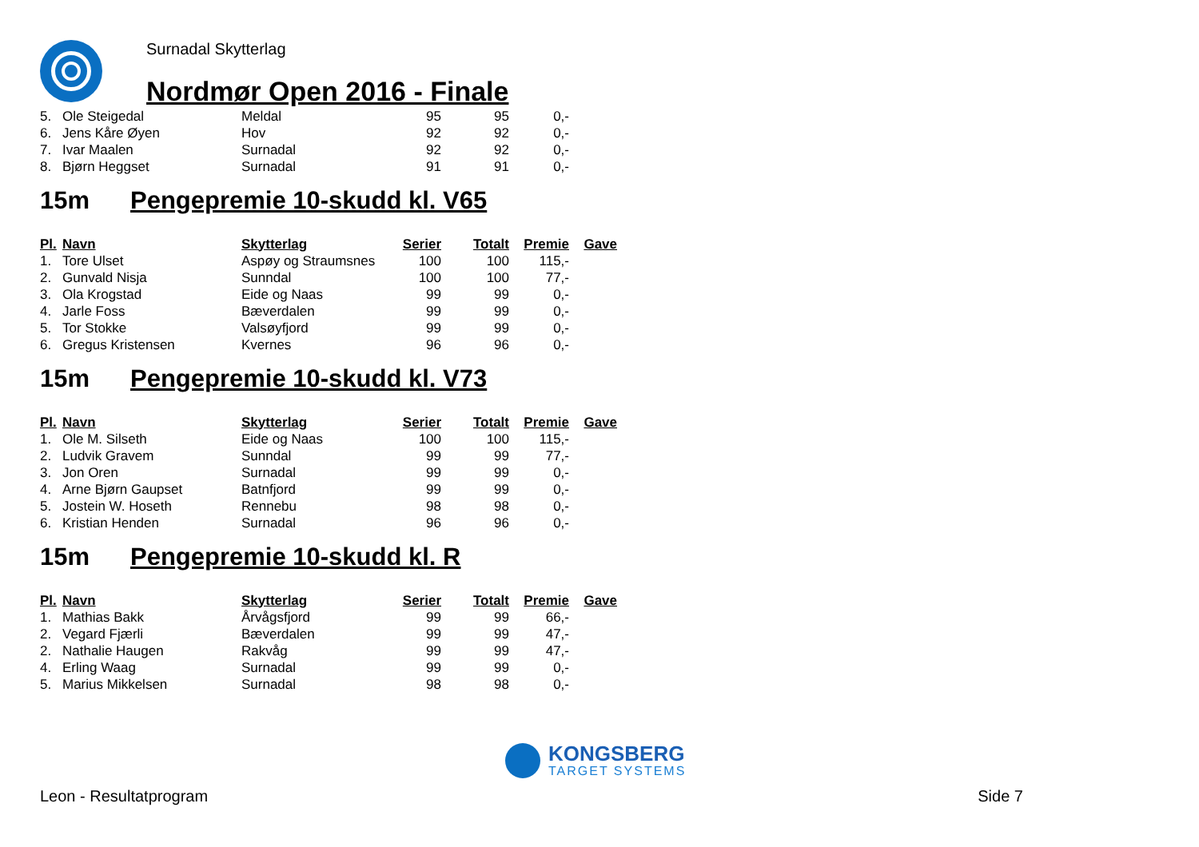Surnadal Skytterlag
Nordmør Open 2016 - Finale
| 5. | Ole Steigedal | Meldal | 95 | 95 | 0,- |
| 6. | Jens Kåre Øyen | Hov | 92 | 92 | 0,- |
| 7. | Ivar Maalen | Surnadal | 92 | 92 | 0,- |
| 8. | Bjørn Heggset | Surnadal | 91 | 91 | 0,- |
15m Pengepremie 10-skudd kl. V65
| Pl. | Navn | Skytterlag | Serier | Totalt | Premie | Gave |
| --- | --- | --- | --- | --- | --- | --- |
| 1. | Tore Ulset | Aspøy og Straumsnes | 100 | 100 | 115,- | |
| 2. | Gunvald Nisja | Sunndal | 100 | 100 | 77,- | |
| 3. | Ola Krogstad | Eide og Naas | 99 | 99 | 0,- | |
| 4. | Jarle Foss | Bæverdalen | 99 | 99 | 0,- | |
| 5. | Tor Stokke | Valsøyfjord | 99 | 99 | 0,- | |
| 6. | Gregus Kristensen | Kvernes | 96 | 96 | 0,- | |
15m Pengepremie 10-skudd kl. V73
| Pl. | Navn | Skytterlag | Serier | Totalt | Premie | Gave |
| --- | --- | --- | --- | --- | --- | --- |
| 1. | Ole M. Silseth | Eide og Naas | 100 | 100 | 115,- | |
| 2. | Ludvik Gravem | Sunndal | 99 | 99 | 77,- | |
| 3. | Jon Oren | Surnadal | 99 | 99 | 0,- | |
| 4. | Arne Bjørn Gaupset | Batnfjord | 99 | 99 | 0,- | |
| 5. | Jostein W. Hoseth | Rennebu | 98 | 98 | 0,- | |
| 6. | Kristian Henden | Surnadal | 96 | 96 | 0,- | |
15m Pengepremie 10-skudd kl. R
| Pl. | Navn | Skytterlag | Serier | Totalt | Premie | Gave |
| --- | --- | --- | --- | --- | --- | --- |
| 1. | Mathias Bakk | Årvågsfjord | 99 | 99 | 66,- | |
| 2. | Vegard Fjærli | Bæverdalen | 99 | 99 | 47,- | |
| 2. | Nathalie Haugen | Rakvåg | 99 | 99 | 47,- | |
| 4. | Erling Waag | Surnadal | 99 | 99 | 0,- | |
| 5. | Marius Mikkelsen | Surnadal | 98 | 98 | 0,- | |
KONGSBERG
TARGET SYSTEMS
Leon - Resultatprogram Side 7